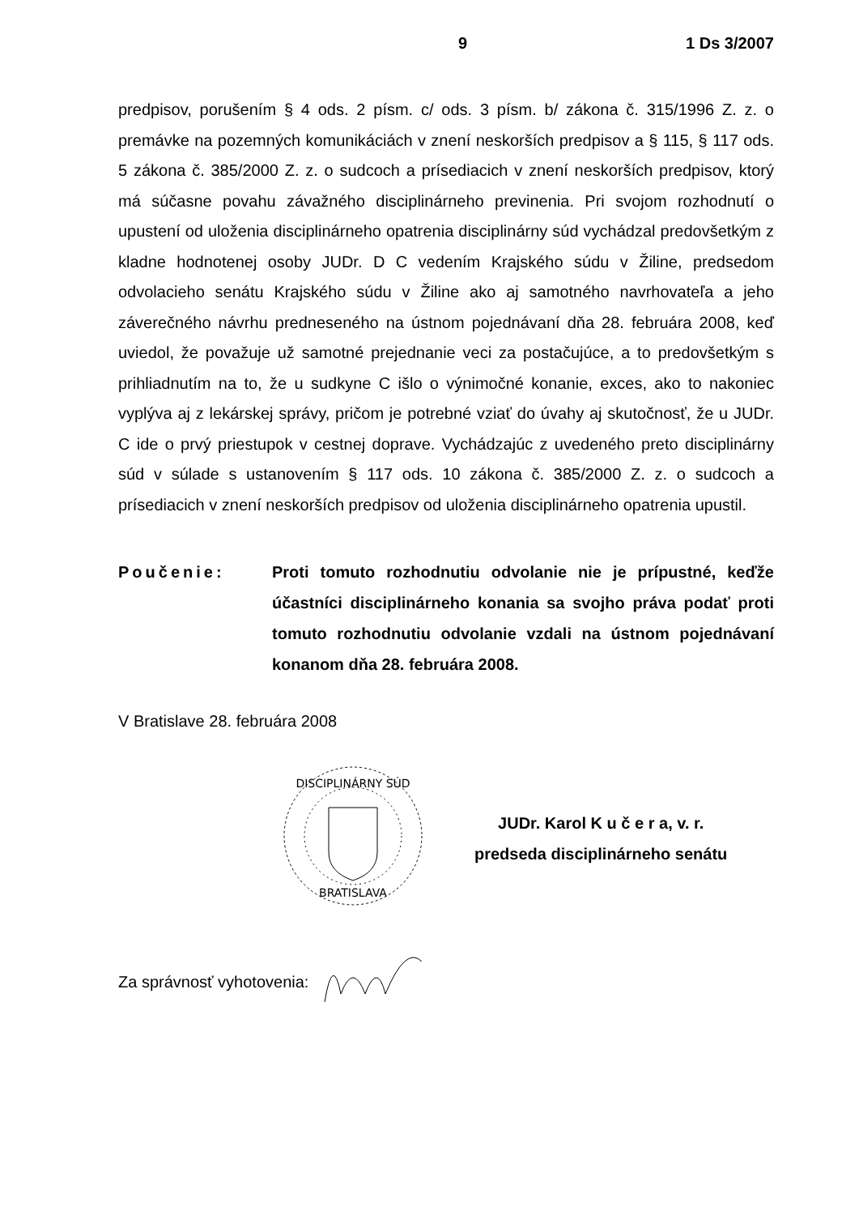9 1 Ds 3/2007
predpisov, porušením § 4 ods. 2 písm. c/ ods. 3 písm. b/ zákona č. 315/1996 Z. z. o premávke na pozemných komunikáciách v znení neskorších predpisov a § 115, § 117 ods. 5 zákona č. 385/2000 Z. z. o sudcoch a prísediacich v znení neskorších predpisov, ktorý má súčasne povahu závažného disciplinárneho previnenia. Pri svojom rozhodnutí o upustení od uloženia disciplinárneho opatrenia disciplinárny súd vychádzal predovšetkým z kladne hodnotenej osoby JUDr. D C vedením Krajského súdu v Žiline, predsedom odvolacieho senátu Krajského súdu v Žiline ako aj samotného navrhovateľa a jeho záverečného návrhu predneseného na ústnom pojednávaní dňa 28. februára 2008, keď uviedol, že považuje už samotné prejednanie veci za postačujúce, a to predovšetkým s prihliadnutím na to, že u sudkyne C išlo o výnimočné konanie, exces, ako to nakoniec vyplýva aj z lekárskej správy, pričom je potrebné vziať do úvahy aj skutočnosť, že u JUDr. C ide o prvý priestupok v cestnej doprave. Vychádzajúc z uvedeného preto disciplinárny súd v súlade s ustanovením § 117 ods. 10 zákona č. 385/2000 Z. z. o sudcoch a prísediacich v znení neskorších predpisov od uloženia disciplinárneho opatrenia upustil.
Poučenie: Proti tomuto rozhodnutiu odvolanie nie je prípustné, keďže účastníci disciplinárneho konania sa svojho práva podať proti tomuto rozhodnutiu odvolanie vzdali na ústnom pojednávaní konanom dňa 28. februára 2008.
V Bratislave 28. februára 2008
DISCIPLINÁRNY SÚD
BRATISLAVA
JUDr. Karol K u č e r a, v. r.
predseda disciplinárneho senátu
Za správnosť vyhotovenia: